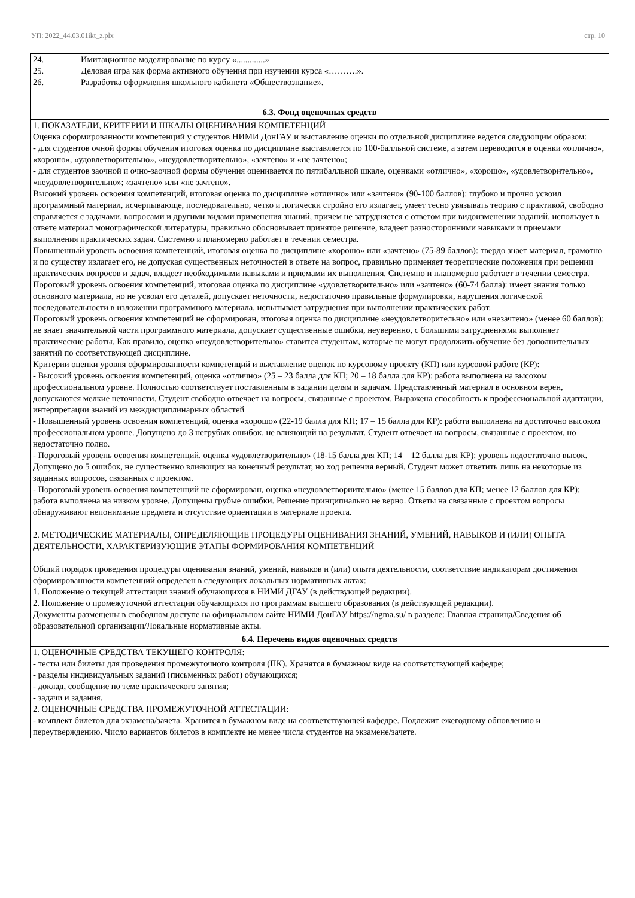УП: 2022_44.03.01ikt_z.plx стр. 10
| 24. Имитационное моделирование по курсу «.............» 25. Деловая игра как форма активного обучения при изучении курса «……….». 26. Разработка оформления школьного кабинета «Обществознание». |
| 6.3. Фонд оценочных средств |
| 1. ПОКАЗАТЕЛИ, КРИТЕРИИ И ШКАЛЫ ОЦЕНИВАНИЯ КОМПЕТЕНЦИЙ Оценка сформированности компетенций у студентов НИМИ ДонГАУ и выставление оценки по отдельной дисциплине ведется следующим образом: - для студентов очной формы обучения итоговая оценка по дисциплине выставляется по 100-балльной системе, а затем переводится в оценки «отлично», «хорошо», «удовлетворительно», «неудовлетворительно», «зачтено» и «не зачтено»; - для студентов заочной и очно-заочной формы обучения оценивается по пятибалльной шкале, оценками «отлично», «хорошо», «удовлетворительно», «неудовлетворительно»; «зачтено» или «не зачтено». Высокий уровень освоения компетенций, итоговая оценка по дисциплине «отлично» или «зачтено» (90-100 баллов): глубоко и прочно усвоил программный материал, исчерпывающе, последовательно, четко и логически стройно его излагает, умеет тесно увязывать теорию с практикой, свободно справляется с задачами, вопросами и другими видами применения знаний, причем не затрудняется с ответом при видоизменении заданий, использует в ответе материал монографической литературы, правильно обосновывает принятое решение, владеет разносторонними навыками и приемами выполнения практических задач. Системно и планомерно работает в течении семестра. Повышенный уровень освоения компетенций, итоговая оценка по дисциплине «хорошо» или «зачтено» (75-89 баллов): твердо знает материал, грамотно и по существу излагает его, не допуская существенных неточностей в ответе на вопрос, правильно применяет теоретические положения при решении практических вопросов и задач, владеет необходимыми навыками и приемами их выполнения. Системно и планомерно работает в течении семестра. Пороговый уровень освоения компетенций, итоговая оценка по дисциплине «удовлетворительно» или «зачтено» (60-74 балла): имеет знания только основного материала, но не усвоил его деталей, допускает неточности, недостаточно правильные формулировки, нарушения логической последовательности в изложении программного материала, испытывает затруднения при выполнении практических работ. Пороговый уровень освоения компетенций не сформирован, итоговая оценка по дисциплине «неудовлетворительно» или «незачтено» (менее 60 баллов): не знает значительной части программного материала, допускает существенные ошибки, неуверенно, с большими затруднениями выполняет практические работы. Как правило, оценка «неудовлетворительно» ставится студентам, которые не могут продолжить обучение без дополнительных занятий по соответствующей дисциплине. Критерии оценки уровня сформированности компетенций и выставление оценок по курсовому проекту (КП) или курсовой работе (КР): - Высокий уровень освоения компетенций, оценка «отлично» (25 – 23 балла для КП; 20 – 18 балла для КР): работа выполнена на высоком профессиональном уровне. Полностью соответствует поставленным в задании целям и задачам. Представленный материал в основном верен, допускаются мелкие неточности. Студент свободно отвечает на вопросы, связанные с проектом. Выражена способность к профессиональной адаптации, интерпретации знаний из междисциплинарных областей - Повышенный уровень освоения компетенций, оценка «хорошо» (22-19 балла для КП; 17 – 15 балла для КР): работа выполнена на достаточно высоком профессиональном уровне. Допущено до 3 негрубых ошибок, не влияющий на результат. Студент отвечает на вопросы, связанные с проектом, но недостаточно полно. - Пороговый уровень освоения компетенций, оценка «удовлетворительно» (18-15 балла для КП; 14 – 12 балла для КР): уровень недостаточно высок. Допущено до 5 ошибок, не существенно влияющих на конечный результат, но ход решения верный. Студент может ответить лишь на некоторые из заданных вопросов, связанных с проектом. - Пороговый уровень освоения компетенций не сформирован, оценка «неудовлетвориительно» (менее 15 баллов для КП; менее 12 баллов для КР): работа выполнена на низком уровне. Допущены грубые ошибки. Решение принципиально не верно. Ответы на связанные с проектом вопросы обнаруживают непонимание предмета и отсутствие ориентации в материале проекта. 2. МЕТОДИЧЕСКИЕ МАТЕРИАЛЫ, ОПРЕДЕЛЯЮЩИЕ ПРОЦЕДУРЫ ОЦЕНИВАНИЯ ЗНАНИЙ, УМЕНИЙ, НАВЫКОВ И (ИЛИ) ОПЫТА ДЕЯТЕЛЬНОСТИ, ХАРАКТЕРИЗУЮЩИЕ ЭТАПЫ ФОРМИРОВАНИЯ КОМПЕТЕНЦИЙ Общий порядок проведения процедуры оценивания знаний, умений, навыков и (или) опыта деятельности, соответствие индикаторам достижения сформированности компетенций определен в следующих локальных нормативных актах: 1. Положение о текущей аттестации знаний обучающихся в НИМИ ДГАУ (в действующей редакции). 2. Положение о промежуточной аттестации обучающихся по программам высшего образования (в действующей редакции). Документы размещены в свободном доступе на официальном сайте НИМИ ДонГАУ https://ngma.su/ в разделе: Главная страница/Сведения об образовательной организации/Локальные нормативные акты. |
| 6.4. Перечень видов оценочных средств |
| 1. ОЦЕНОЧНЫЕ СРЕДСТВА ТЕКУЩЕГО КОНТРОЛЯ: - тесты или билеты для проведения промежуточного контроля (ПК). Хранятся в бумажном виде на соответствующей кафедре; - разделы индивидуальных заданий (письменных работ) обучающихся; - доклад, сообщение по теме практического занятия; - задачи и задания. 2. ОЦЕНОЧНЫЕ СРЕДСТВА ПРОМЕЖУТОЧНОЙ АТТЕСТАЦИИ: - комплект билетов для экзамена/зачета. Хранится в бумажном виде на соответствующей кафедре. Подлежит ежегодному обновлению и переутверждению. Число вариантов билетов в комплекте не менее числа студентов на экзамене/зачете. |